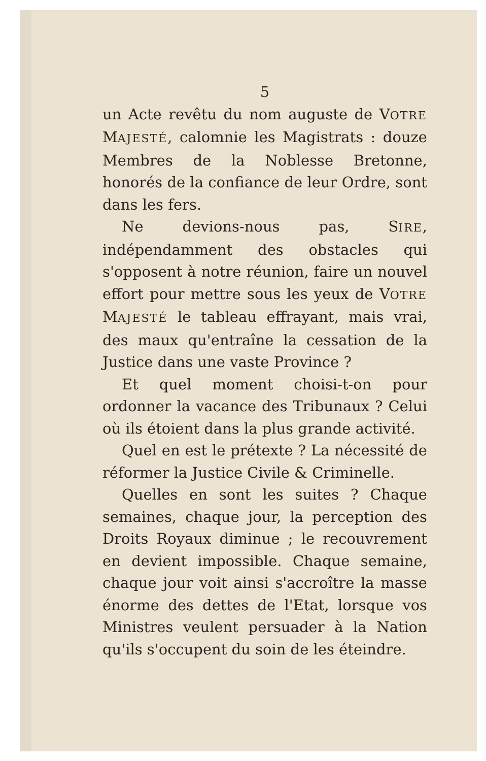5
un Acte revêtu du nom auguste de VOTRE MAJESTÉ, calomnie les Magistrats : douze Membres de la Noblesse Bretonne, honorés de la confiance de leur Ordre, sont dans les fers.
Ne devions-nous pas, SIRE, indépendamment des obstacles qui s'opposent à notre réunion, faire un nouvel effort pour mettre sous les yeux de VOTRE MAJESTÉ le tableau effrayant, mais vrai, des maux qu'entraîne la cessation de la Justice dans une vaste Province ?
Et quel moment choisi-t-on pour ordonner la vacance des Tribunaux ? Celui où ils étoient dans la plus grande activité.
Quel en est le prétexte ? La nécessité de réformer la Justice Civile & Criminelle.
Quelles en sont les suites ? Chaque semaines, chaque jour, la perception des Droits Royaux diminue ; le recouvrement en devient impossible. Chaque semaine, chaque jour voit ainsi s'accroître la masse énorme des dettes de l'Etat, lorsque vos Ministres veulent persuader à la Nation qu'ils s'occupent du soin de les éteindre.